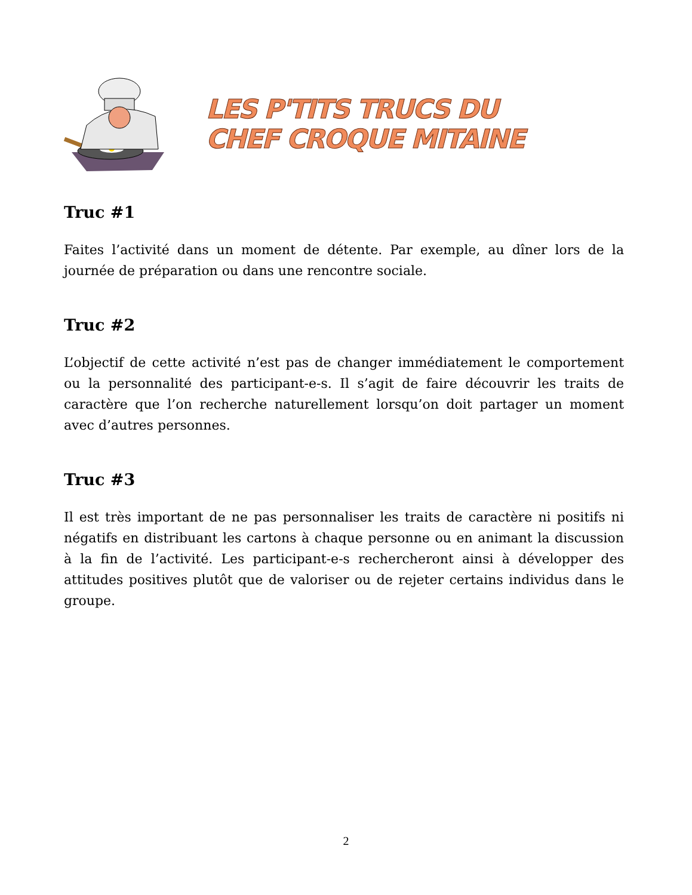LES P'TITS TRUCS DU
CHEF CROQUE MITAINE
Truc #1
Faites l’activité dans un moment de détente. Par exemple, au dîner lors de la journée de préparation ou dans une rencontre sociale.
Truc #2
L’objectif de cette activité n’est pas de changer immédiatement le comportement ou la personnalité des participant-e-s. Il s’agit de faire découvrir les traits de caractère que l’on recherche naturellement lorsqu’on doit partager un moment avec d’autres personnes.
Truc #3
Il est très important de ne pas personnaliser les traits de caractère ni positifs ni négatifs en distribuant les cartons à chaque personne ou en animant la discussion à la fin de l’activité. Les participant-e-s rechercheront ainsi à développer des attitudes positives plutôt que de valoriser ou de rejeter certains individus dans le groupe.
2